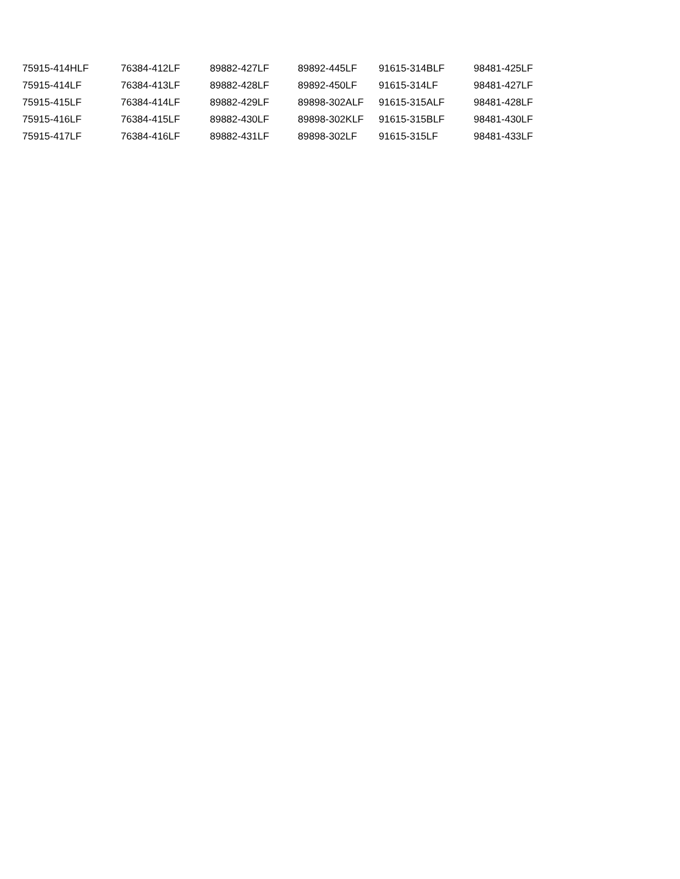| 75915-414HLF | 76384-412LF | 89882-427LF | 89892-445LF | 91615-314BLF | 98481-425LF |
| 75915-414LF | 76384-413LF | 89882-428LF | 89892-450LF | 91615-314LF | 98481-427LF |
| 75915-415LF | 76384-414LF | 89882-429LF | 89898-302ALF | 91615-315ALF | 98481-428LF |
| 75915-416LF | 76384-415LF | 89882-430LF | 89898-302KLF | 91615-315BLF | 98481-430LF |
| 75915-417LF | 76384-416LF | 89882-431LF | 89898-302LF | 91615-315LF | 98481-433LF |